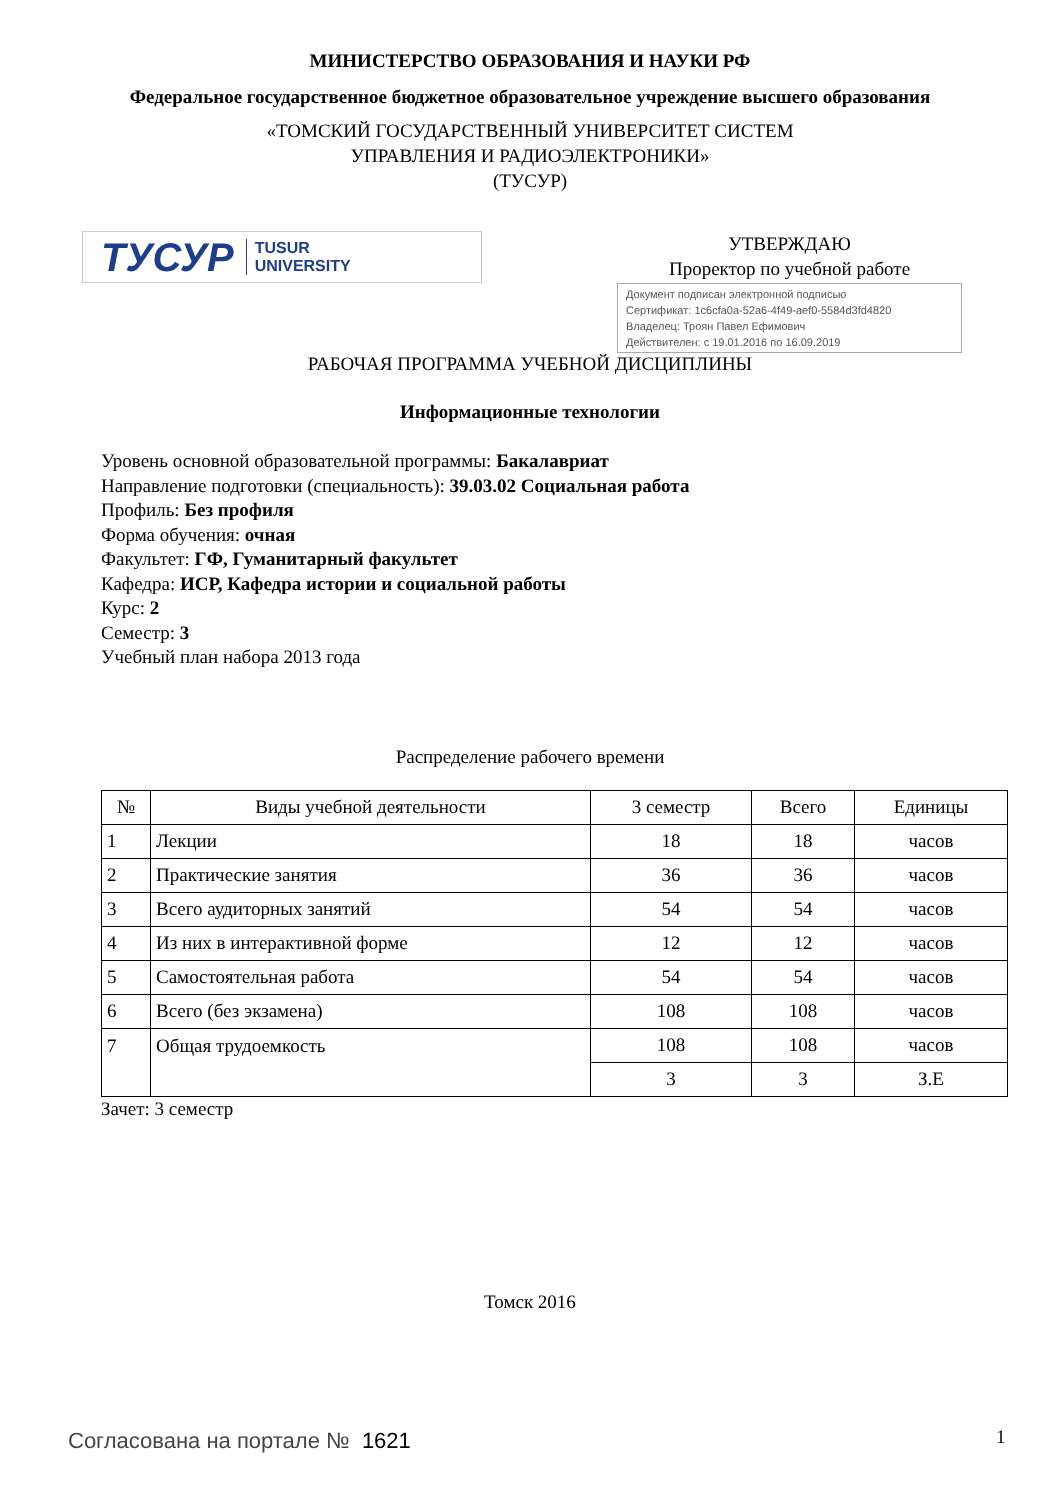МИНИСТЕРСТВО ОБРАЗОВАНИЯ И НАУКИ РФ
Федеральное государственное бюджетное образовательное учреждение высшего образования
«ТОМСКИЙ ГОСУДАРСТВЕННЫЙ УНИВЕРСИТЕТ СИСТЕМ
УПРАВЛЕНИЯ И РАДИОЭЛЕКТРОНИКИ»
(ТУСУР)
ТУСУР TUSUR
UNIVERSITY
УТВЕРЖДАЮ
Проректор по учебной работе
Документ подписан электронной подписью
Сертификат: 1c6cfa0a-52a6-4f49-aef0-5584d3fd4820
Владелец: Троян Павел Ефимович
Действителен: с 19.01.2016 по 16.09.2019
РАБОЧАЯ ПРОГРАММА УЧЕБНОЙ ДИСЦИПЛИНЫ
Информационные технологии
Уровень основной образовательной программы: Бакалавриат
Направление подготовки (специальность): 39.03.02 Социальная работа
Профиль: Без профиля
Форма обучения: очная
Факультет: ГФ, Гуманитарный факультет
Кафедра: ИСР, Кафедра истории и социальной работы
Курс: 2
Семестр: 3
Учебный план набора 2013 года
Распределение рабочего времени
| № | Виды учебной деятельности | 3 семестр | Всего | Единицы |
| --- | --- | --- | --- | --- |
| 1 | Лекции | 18 | 18 | часов |
| 2 | Практические занятия | 36 | 36 | часов |
| 3 | Всего аудиторных занятий | 54 | 54 | часов |
| 4 | Из них в интерактивной форме | 12 | 12 | часов |
| 5 | Самостоятельная работа | 54 | 54 | часов |
| 6 | Всего (без экзамена) | 108 | 108 | часов |
| 7 | Общая трудоемкость | 108 | 108 | часов |
| | | 3 | 3 | З.Е |
Зачет: 3 семестр
Томск 2016
Согласована на портале № 1621 1